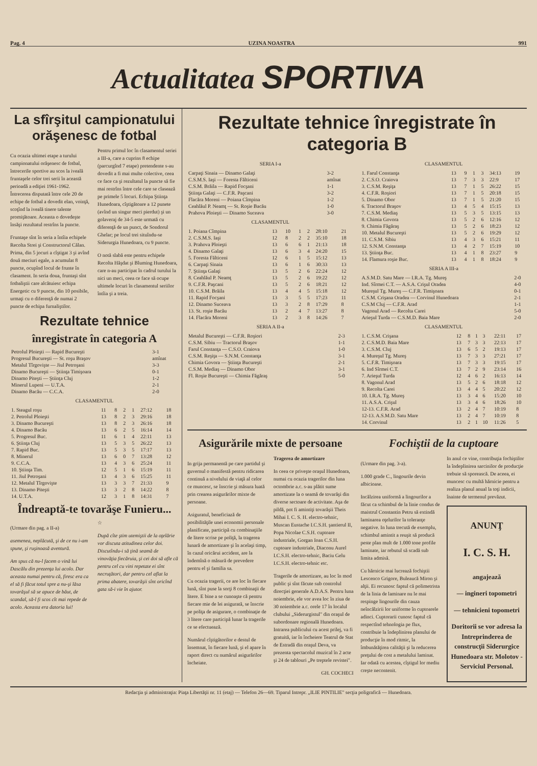Pag. 4 UZINA NOASTRA 991
Actualitatea SPORTIVA
La sfîrşitul campionatului orăşenesc de fotbal
Cu ocazia ultimei etape a turului campionatului orăşenesc de fotbal, întrecerile sportive au scos la iveală fruntaşele celor trei serii în această perioadă a ediţiei 1961-1962. Întrecerea disputată între cele 20 de echipe de fotbal a dovedit elan, voinţă, scoţînd la iveală tinere talente promiţătoare. Aceasta o dovedeşte însăşi rezultatul restrîns la puncte.
Fruntaşe sînt în seria a întîia echipele Recolta Strei şi Constructorul Călan. Prima, din 5 jocuri a cîştigat 3 şi avînd două meciuri egale, a acumulat 8 puncte, ocupînd locul de frunte în clasament. In seria doua, fruntaşi sînt fotbaliştii care alcătuiesc echipa Energetic cu 9 puncte, din 10 posibile, urmaţi cu o diferenţă de numai 2 puncte de echipa furnaliştilor.
Pentru primul loc în clasamentul seriei a III-a, care a cuprins 8 echipe (parcurgînd 7 etape) pretendente s-au dovedit a fi mai multe colective, ceea ce face ca şi rezultatul la puncte să fie mai restrîns între cele care se clasează pe primele 5 locuri. Echipa Ştiinţa Hunedoara, cîştigătoare a 12 punete (avînd un singur meci pierdut) şi un golaveraj de 34-5 este urmată cu diferenţă de un punct, de Sondorul Ghelar; pe locul trei situîndu-se Siderurgia Hunedoara, cu 9 puncte.
O notă slabă este pentru echipele Recolta Hăşdat şi Bluming Hunedoara, care n-au participat în cadrul turului la nici un meci, ceea ce face să ocupe ultimele locuri în clasamentul seriilor întîia şi a treia.
Rezultate tehnice
înregistrate în categoria A
| Petrolul Ploieşti — Rapid Bucureşti | 3-1 |
| Progresul Bucureşti — St. roşu Braşov | amînat |
| Metalul Tîrgovişte — Jiul Petroşani | 3-3 |
| Dinamo Bucureşti — Ştiinţa Timişoara | 0-1 |
| Dinamo Piteşti — Ştiinţa Cluj | 1-2 |
| Minerul Lupeni — U.T.A. | 2-1 |
| Dinamo Bacău — C.C.A. | 2-0 |
CLASAMENTUL
| 1. Steagul roşu | 11 | 8 | 2 | 1 | 27:12 | 18 |
| 2. Petrolul Ploieşti | 13 | 8 | 2 | 3 | 29:16 | 18 |
| 3. Dinamo Bucureşti | 13 | 8 | 2 | 3 | 26:16 | 18 |
| 4. Dinamo Bacău | 13 | 6 | 2 | 5 | 16:14 | 14 |
| 5. Progresul Buc. | 11 | 6 | 1 | 4 | 22:11 | 13 |
| 6. Ştiinţa Cluj | 13 | 5 | 3 | 5 | 26:22 | 13 |
| 7. Rapid Buc. | 13 | 5 | 3 | 5 | 17:17 | 13 |
| 8. Minerul | 13 | 6 | 0 | 7 | 13:28 | 12 |
| 9. C.C.A. | 13 | 4 | 3 | 6 | 25:24 | 11 |
| 10. Ştiinţa Tim. | 12 | 5 | 1 | 6 | 15:19 | 11 |
| 11. Jiul Petroşani | 13 | 4 | 3 | 6 | 15:25 | 11 |
| 12. Metalul Tîrgovişte | 13 | 3 | 3 | 7 | 21:33 | 9 |
| 13. Dinamo Piteşti | 13 | 3 | 2 | 8 | 14:22 | 8 |
| 14. U.T.A. | 12 | 3 | 1 | 8 | 14:31 | 7 |
Îndreaptă-te tovarăşe Funieru...
(Urmare din pag. a II-a)
asemenea, neplăcută, şi de ce nu i-am spune, şi ruşinoasă aventură.
Am spus că nu-l facem o vină lui Dascălu din prezenţa lui acolo. Dar aceasta numai pentru că, firesc era ca el să fi făcut totul spre a nu-şi lăsa tovarăşul să se apuce de băut, de scandal, să-l fi scos cît mai repede de acolo. Aceasta era datoria lui!
☆
După cîte ştim utemiştii de la oţelărie vor discuta atitudinea celor doi. Discutîndu-i să ţină seamă de vinovăţia fiecăruia, şi cei doi să afle că pentru cel cu vini repetate ei sînt necruţători, dar pentru cel aflat la prima abatere, tovarăşii sînt oricînd gata să-i vie în ajutor.
Rezultate tehnice înregistrate în categoria B
SERIA I-a
| Carpaţi Sinaia — Dinamo Galaţi | 3-2 |
| C.S.M.S. Iaşi — Foresta Fălticeni | amînat |
| C.S.M. Brăila — Rapid Focşani | 1-1 |
| Ştiinţa Galaţi — C.F.R. Paşcani | 3-2 |
| Flacăra Moreni — Poiana Cîmpina | 1-2 |
| Ceahlăul P. Neamţ — St. Roşie Bacău | 1-0 |
| Prahova Ploieşti — Dinamo Suceava | 3-0 |
CLASAMENTUL
| 1. Poiana Cîmpina | 13 | 10 | 1 | 2 | 28:10 | 21 |
| 2. C.S.M.S. Iaşi | 12 | 8 | 2 | 2 | 35:10 | 18 |
| 3. Prahova Ploieşti | 13 | 6 | 6 | 1 | 21:13 | 18 |
| 4. Dinamo Galaţi | 13 | 6 | 3 | 4 | 24:20 | 15 |
| 5. Foresta Fălticeni | 12 | 6 | 1 | 5 | 15:12 | 13 |
| 6. Carpaţi Sinaia | 13 | 6 | 1 | 6 | 30:33 | 13 |
| 7. Ştiinţa Galaţi | 13 | 5 | 2 | 6 | 22:24 | 12 |
| 8. Ceahlăul P. Neamţ | 13 | 5 | 2 | 6 | 19:22 | 12 |
| 9. C.F.R. Paşcani | 13 | 5 | 2 | 6 | 18:21 | 12 |
| 10. C.S.M. Brăila | 13 | 4 | 4 | 5 | 15:18 | 12 |
| 11. Rapid Focşani | 13 | 3 | 5 | 5 | 17:23 | 11 |
| 12. Dinamo Suceava | 13 | 3 | 2 | 8 | 17:29 | 8 |
| 13. St. roşie Bacău | 13 | 2 | 4 | 7 | 13:27 | 8 |
| 14. Flacăra Moreni | 13 | 2 | 3 | 8 | 14:26 | 7 |
SERIA A II-a
| Metalul Bucureşti — C.F.R. Roşiori | 2-3 |
| C.S.M. Sibiu — Tractorul Braşov | 1-1 |
| Farul Constanţa — C.S.O. Craiova | 1-0 |
| C.S.M. Reşiţa — S.N.M. Constanţa | 3-1 |
| Chimia Govora — Ştiinţa Bucureşti | 2-1 |
| C.S.M. Mediaş — Dinamo Obor | 3-1 |
| Fl. Roşie Bucureşti — Chimia Făgăraş | 5-0 |
CLASAMENTUL
| 1. Farul Constanţa | 13 | 9 | 1 | 3 | 34:13 | 19 |
| 2. C.S.O. Craiova | 13 | 7 | 3 | 3 | 22:9 | 17 |
| 3. C.S.M. Reşiţa | 13 | 7 | 1 | 5 | 26:22 | 15 |
| 4. C.F.R. Roşiori | 13 | 7 | 1 | 5 | 20:18 | 15 |
| 5. Dinamo Obor | 13 | 7 | 1 | 5 | 21:20 | 15 |
| 6. Tractorul Braşov | 13 | 4 | 5 | 4 | 15:15 | 13 |
| 7. C.S.M. Mediaş | 13 | 5 | 3 | 5 | 13:15 | 13 |
| 8. Chimia Govora | 13 | 5 | 2 | 6 | 12:16 | 12 |
| 9. Chimia Făgăraş | 13 | 5 | 2 | 6 | 18:23 | 12 |
| 10. Metalul Bucureşti | 13 | 5 | 2 | 6 | 19:29 | 12 |
| 11. C.S.M. Sibiu | 13 | 4 | 3 | 6 | 15:21 | 11 |
| 12. S.N.M. Constanţa | 13 | 4 | 2 | 7 | 15:19 | 10 |
| 13. Ştiinţa Buc. | 13 | 4 | 1 | 8 | 23:27 | 9 |
| 14. Flamura roşie Buc. | 13 | 4 | 1 | 8 | 18:24 | 9 |
SERIA A III-a
| A.S.M.D. Satu Mare — I.R.A. Tg. Mureş | 2-0 |
| Ind. Sîrmei C.T. — A.S.A. Crişul Oradea | 4-0 |
| Mureşul Tg. Mureş — C.F.R. Timişoara | 0-1 |
| C.S.M. Crişana Oradea — Corvinul Hunedoara | 2-1 |
| C.S.M Cluj — C.F.R. Arad | 1-1 |
| Vagonul Arad — Recolta Carei | 5-0 |
| Arieşul Turda — C.S.M.D. Baia Mare | 2-0 |
CLASAMENTUL
| 1. C.S.M. Crişana | 12 | 8 | 1 | 3 | 22:11 | 17 |
| 2. C.S.M.D. Baia Mare | 13 | 7 | 3 | 3 | 22:13 | 17 |
| 3. C.S.M. Cluj | 13 | 6 | 5 | 2 | 19:13 | 17 |
| 4. Mureşul Tg. Mureş | 13 | 7 | 3 | 3 | 27:21 | 17 |
| 5. C.F.R. Timişoara | 13 | 7 | 3 | 3 | 19:15 | 17 |
| 6. Ind Sîrmei C.T. | 13 | 7 | 2 | 9 | 23:14 | 16 |
| 7. Arieşul Turda | 12 | 4 | 6 | 2 | 16:13 | 14 |
| 8. Vagonul Arad | 13 | 5 | 2 | 6 | 18:18 | 12 |
| 9. Recolta Carei | 13 | 4 | 4 | 5 | 20:22 | 12 |
| 10. I.R.A. Tg. Mureş | 13 | 3 | 4 | 6 | 15:20 | 10 |
| 11. A.S.A. Crişul | 13 | 3 | 4 | 6 | 18:26 | 10 |
| 12-13. C.F.R. Arad | 13 | 2 | 4 | 7 | 10:19 | 8 |
| 12-13. A.S.M.D. Satu Mare | 13 | 2 | 4 | 7 | 10:19 | 8 |
| 14. Corvinul | 13 | 2 | 1 | 10 | 11:26 | 5 |
Asigurările mixte de persoane
In grija permanentă pe care partidul şi guvernul o manifestă pentru ridicarea continuă a nivelului de viaţă al celor ce muncesc, se înscrie şi măsura luată prin crearea asigurărilor mixte de persoane.
Asiguratul, beneficiază de posibilităţile unei economii personale planificate, participă cu combinaţiile de litere scrise pe poliţă, la tragerea lunară de amortizare şi în acelaşi timp, în cazul oricărui accident, are la îndemînă o măsură de prevedere pentru el şi familia sa.
Cu ocazia tragerii, ce are loc în fiecare lună, sînt puse la sorţi 8 combinaţii de litere. E bine a se cunoaşte că pentru fiecare mie de lei asigurată, se înscrie pe poliţa de asigurare, o combinaţie de 3 litere care participă lunar la tragerile ce se efectuează.
Numărul cîştigătorilor e destul de însemnat, în fiecare lună, şi el apare în raport direct cu numărul asigurărilor încheiate.
Tragerea de amortizare
In ceea ce priveşte oraşul Hunedoara, numai cu ocazia tragerilor din luna octombrie a.c. s-au plătit sume amortizate la o seamă de tovarăşi din diverse sectoare de activitate. Aşa de pildă, pot fi amintiţi tovarăşii Theis Mihai I. C. S. H. electro-tehnic, Muscan Eustache I.C.S.H. şantierul II, Popa Nicolae C.S.H. cuptoare industriale, Gorgan Ioan C.S.H. cuptoare industriale, Diaconu Aurel I.C.S.H. electro-tehnic, Baciu Gelu I.C.S.H. electro-tehnic etc.
Tragerile de amortizare, au loc în mod public şi sînt făcute sub controlul direcţiei generale A.D.A.S. Pentru luna noiembrie, ele vor avea loc în ziua de 30 noiembrie a.c. orele 17 în localul clubului „Siderurgistul" din oraşul de subordonare regională Hunedoara. Intrarea publicului cu acest prilej, va fi gratuită, iar în încheiere Teatrul de Stat de Estradă din oraşul Deva, va prezenta spectacolul muzical în 2 acte şi 24 de tablouri „Pe treptele revistei".
GH. COCHECI
Fochiştii de la cuptoare
(Urmare din pag. 3-a).
1.000 grade C., lingourile devin albicioase.
Incălzirea uniformă a lingourilor a făcut ca schimbul de la linie condus de maistrul Constantin Petru să extindă laminarea oţelurilor la toleranţe negative. In luna trecută de exemplu, schimbul amintit a reuşit să producă peste plan mult de 1.000 tone profile laminate, iar rebutul să scadă sub limita admisă.
Cu hărnicie mai lucrează fochiştii Lescenco Grigore, Buleaucă Miron şi alţii. Ei recunosc faptul că polimetrista de la linia de laminare nu le mai respinge lingourile din cauza neîncălzirii lor uniforme în cuptoarele adinci. Cuptorarii cunosc faptul că respectînd tehnologia pe flux, contribuie la îndeplinirea planului de producţie în mod ritmic, la îmbunătăţirea calităţii şi la reducerea preţului de cost a metalului laminat. Iar odată cu acestea, cîştigul lor mediu creşte necontenit.
In anul ce vine, contribuţia fochiştilor la îndeplinirea sarcinilor de producţie trebuie să sporească. De aceea, ei muncesc cu multă hărnicie pentru a realiza planul anual la toţi indicii, înainte de termenul prevăzut.
ANUNŢ
I. C. S. H.
angajează
— ingineri topometri
— tehnicieni topometri
Doritorii se vor adresa la Intreprinderea de construcţii Siderurgice Hunedoara str. Molotov - Serviciul Personal.
Redacţia şi administraţia: Piaţa Libertăţii nr. 11 (etaj) — Telefon 26—69. Tiparul Intrepr. „ILIE PINTILIE" secţia poligrafică — Hunedoara.